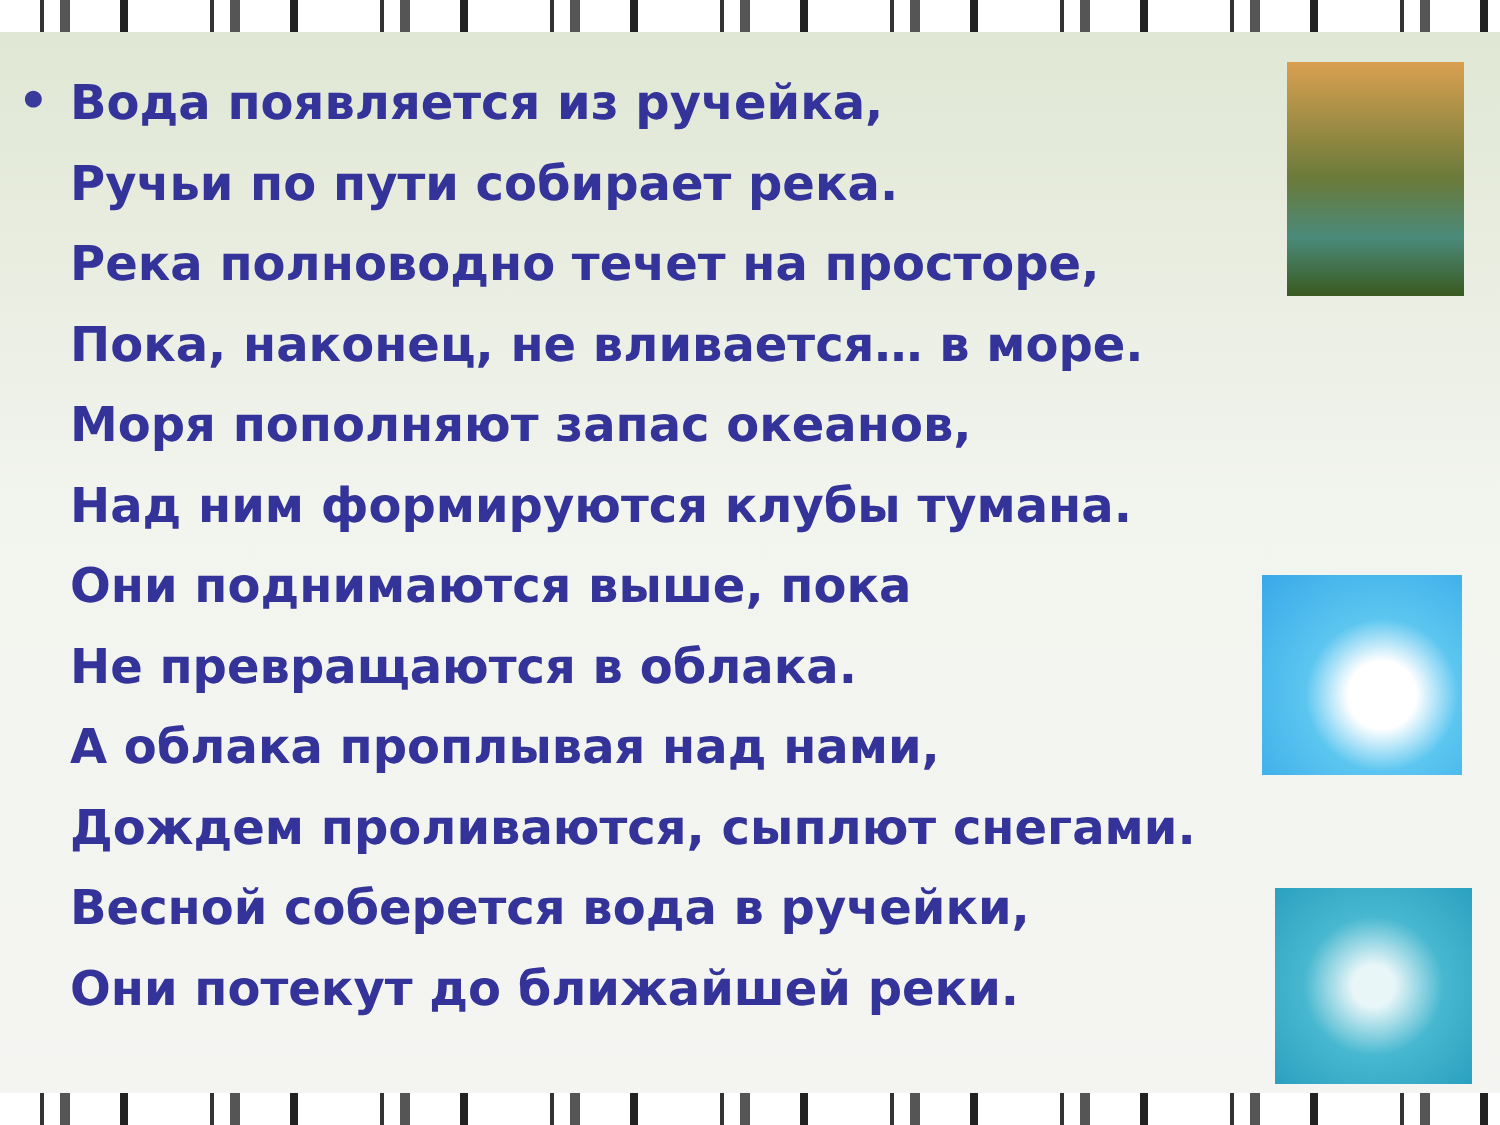•
Вода появляется из ручейка,
Ручьи по пути собирает река.
Река полноводно течет на просторе,
Пока, наконец, не вливается… в море.
Моря пополняют запас океанов,
Над ним формируются клубы тумана.
Они поднимаются выше, пока
Не превращаются в облака.
А облака проплывая над нами,
Дождем проливаются, сыплют снегами.
Весной соберется вода в ручейки,
Они потекут до ближайшей реки.